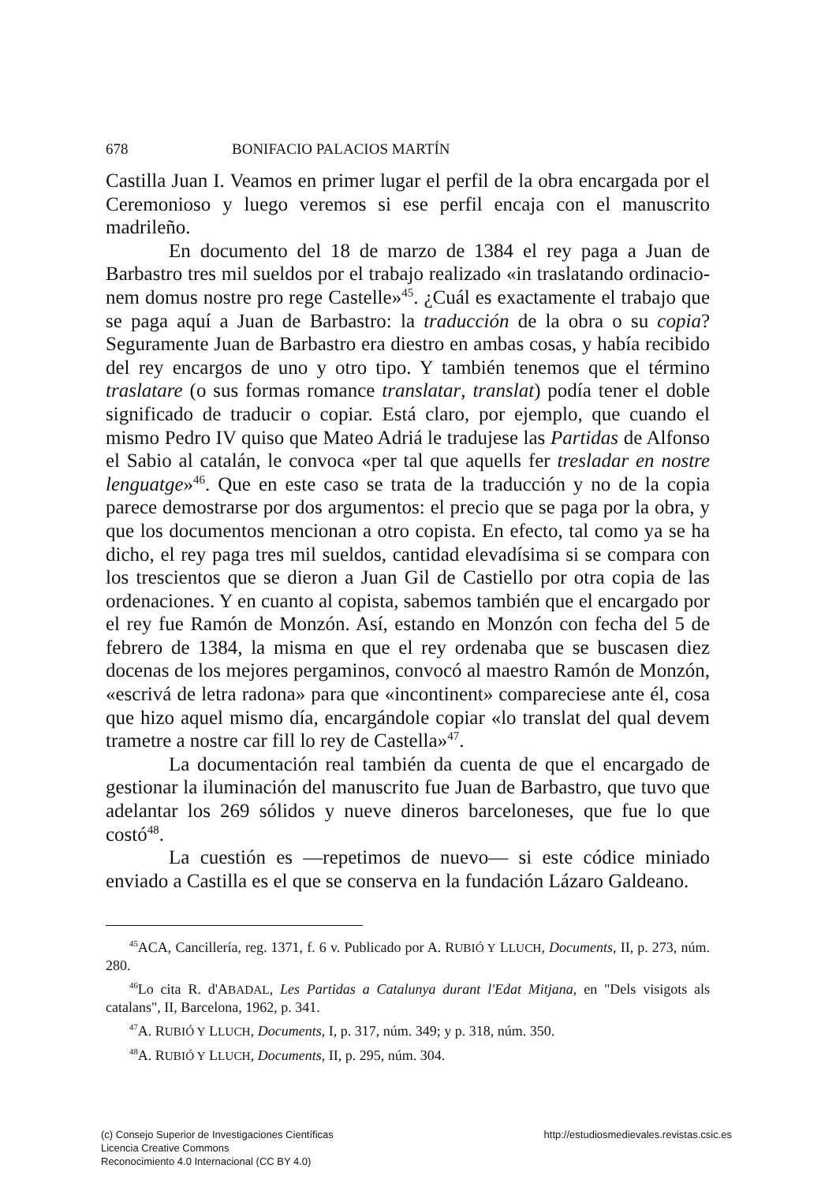678 BONIFACIO PALACIOS MARTÍN
Castilla Juan I. Veamos en primer lugar el perfil de la obra encargada por el Ceremonioso y luego veremos si ese perfil encaja con el manuscrito madrileño.
En documento del 18 de marzo de 1384 el rey paga a Juan de Barbastro tres mil sueldos por el trabajo realizado «in traslatando ordinacio-nem domus nostre pro rege Castelle»<sup>45</sup>. ¿Cuál es exactamente el trabajo que se paga aquí a Juan de Barbastro: la traducción de la obra o su copia? Seguramente Juan de Barbastro era diestro en ambas cosas, y había recibido del rey encargos de uno y otro tipo. Y también tenemos que el término traslatare (o sus formas romance translatar, translat) podía tener el doble significado de traducir o copiar. Está claro, por ejemplo, que cuando el mismo Pedro IV quiso que Mateo Adriá le tradujese las Partidas de Alfonso el Sabio al catalán, le convoca «per tal que aquells fer tresladar en nostre lenguatge»<sup>46</sup>. Que en este caso se trata de la traducción y no de la copia parece demostrarse por dos argumentos: el precio que se paga por la obra, y que los documentos mencionan a otro copista. En efecto, tal como ya se ha dicho, el rey paga tres mil sueldos, cantidad elevadísima si se compara con los trescientos que se dieron a Juan Gil de Castiello por otra copia de las ordenaciones. Y en cuanto al copista, sabemos también que el encargado por el rey fue Ramón de Monzón. Así, estando en Monzón con fecha del 5 de febrero de 1384, la misma en que el rey ordenaba que se buscasen diez docenas de los mejores pergaminos, convocó al maestro Ramón de Monzón, «escrivá de letra radona» para que «incontinent» compareciese ante él, cosa que hizo aquel mismo día, encargándole copiar «lo translat del qual devem trametre a nostre car fill lo rey de Castella»<sup>47</sup>.
La documentación real también da cuenta de que el encargado de gestionar la iluminación del manuscrito fue Juan de Barbastro, que tuvo que adelantar los 269 sólidos y nueve dineros barceloneses, que fue lo que costó<sup>48</sup>.
La cuestión es —repetimos de nuevo— si este códice miniado enviado a Castilla es el que se conserva en la fundación Lázaro Galdeano.
<sup>45</sup> ACA, Cancillería, reg. 1371, f. 6 v. Publicado por A. RUBIÓ Y LLUCH, Documents, II, p. 273, núm. 280.
<sup>46</sup> Lo cita R. d'ABADAL, Les Partidas a Catalunya durant l'Edat Mitjana, en "Dels visigots als catalans", II, Barcelona, 1962, p. 341.
<sup>47</sup> A. RUBIÓ Y LLUCH, Documents, I, p. 317, núm. 349; y p. 318, núm. 350.
<sup>48</sup> A. RUBIÓ Y LLUCH, Documents, II, p. 295, núm. 304.
(c) Consejo Superior de Investigaciones Científicas
Licencia Creative Commons
Reconocimiento 4.0 Internacional (CC BY 4.0)
http://estudiosmedievales.revistas.csic.es